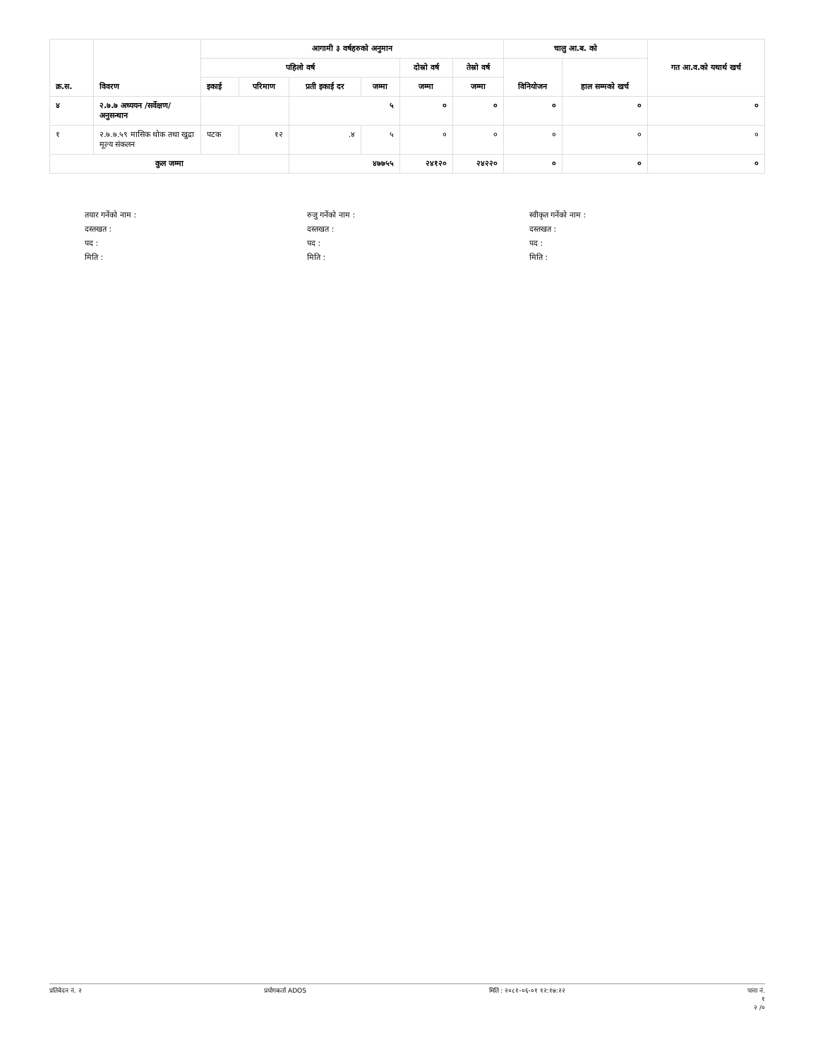| क्र.स. | विवरण | आगामी ३ वर्षहरुको अनुमान | | | | | | चालु आ.ब. को | | गत आ.व.को यथार्थ खर्च |
| --- | --- | --- | --- | --- | --- | --- | --- | --- | --- | --- |
| | | पहिलो वर्ष | | | | दोस्रो वर्ष | तेस्रो वर्ष | विनियोजन | हाल सम्मको खर्च | |
| | | इकाई | परिमाण | प्रती इकाई दर | जम्मा | जम्मा | जम्मा | | | |
| ४ | २.७.७ अध्ययन /सर्वेक्षण/ अनुसन्धान | | | ५ | | ० | ० | ० | ० | ० |
| १ | २.७.७.५९ मासिक थोक तथा खुद्रा मूल्य संकलन | पटक | १२ | .४ | ५ | ० | ० | ० | ० | ० |
| कुल जम्मा | | | | ४७७५५ | | २४१२० | २४२२० | ० | ० | ० |
तयार गर्नेको नाम :
दस्तखत :
पद :
मिति :
रुजु गर्नेको नाम :
दस्तखत :
पद :
मिति :
स्वीकृत गर्नेको नाम :
दस्तखत :
पद :
मिति :
प्रतिवेदन नं. २ प्रयोगकर्ता ADOS मिति : २०८१-०६-०१ १२:१७:२२ पाना नं.
१
२ /०